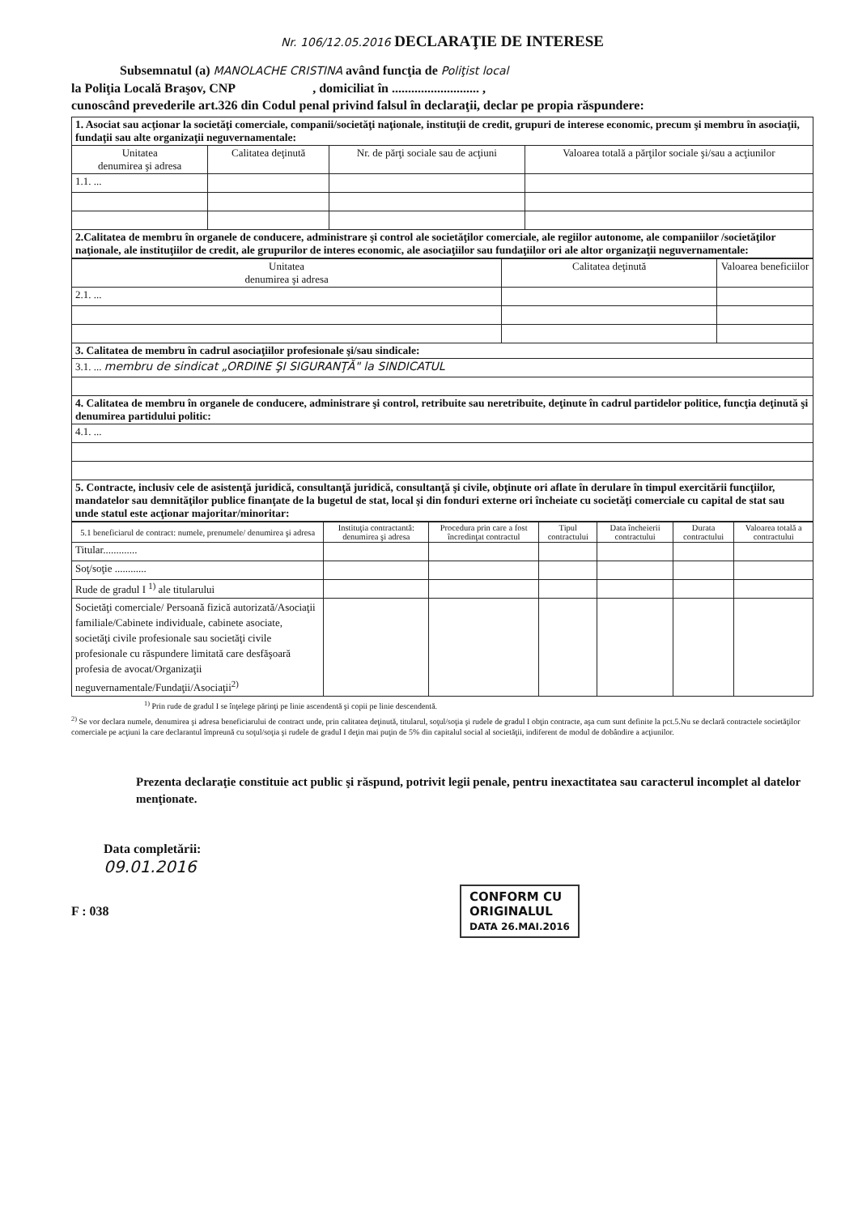Nr. 106/12.05.2016 DECLARAŢIE DE INTERESE
Subsemnatul (a) MANOLACHE CRISTINA având funcţia de Poliţist local
la Poliţia Locală Braşov, CNP , domiciliat în ........................... ,
cunoscând prevederile art.326 din Codul penal privind falsul în declaraţii, declar pe propia răspundere:
| 1. Asociat sau acţionar la societăţi comerciale, companii/societăţi naţionale, instituţii de credit, grupuri de interese economic, precum şi membru în asociaţii, fundaţii sau alte organizaţii neguvernamentale: | | | |
| Unitatea denumirea şi adresa | Calitatea deţinută | Nr. de părţi sociale sau de acţiuni | Valoarea totală a părţilor sociale şi/sau a acţiunilor |
| 1.1. ... | | | |
| 2.Calitatea de membru în organele de conducere, administrare şi control ale societăţilor comerciale, ale regiilor autonome, ale companiilor /societăţilor naţionale, ale instituţiilor de credit, ale grupurilor de interes economic, ale asociaţiilor sau fundaţiilor ori ale altor organizaţii neguvernamentale: | | | |
| Unitatea denumirea şi adresa | Calitatea deţinută | Valoarea beneficiilor |
| --- | --- | --- |
| 2.1. ... | | |
| 3. Calitatea de membru în cadrul asociaţiilor profesionale şi/sau sindicale: | | |
| 3.1. ... membru de sindicat „ORDINE ŞI SIGURANŢĂ" la SINDICATUL | | |
| 4. Calitatea de membru în organele de conducere, administrare şi control, retribuite sau neretribuite, deţinute în cadrul partidelor politice, funcţia deţinută şi denumirea partidului politic: | | |
| 4.1. ... | | |
| 5. Contracte, inclusiv cele de asistenţă juridică, consultanţă juridică, consultanţă şi civile, obţinute ori aflate în derulare în timpul exercitării funcţiilor, mandatelor sau demnităţilor publice finanţate de la bugetul de stat, local şi din fonduri externe ori încheiate cu societăţi comerciale cu capital de stat sau unde statul este acţionar majoritar/minoritar: | | |
| 5.1 beneficiarul de contract: numele, prenumele/ denumirea şi adresa | Instituţia contractantă: denumirea şi adresa | Procedura prin care a fost încredinţat contractul | Tipul contractului | Data încheierii contractului | Durata contractului | Valoarea totală a contractului |
| --- | --- | --- | --- | --- | --- | --- |
| Titular............. | | | | | | |
| Soţ/soţie ............ | | | | | | |
| Rude de gradul I <sup>1)</sup> ale titularului | | | | | | |
| Societăţi comerciale/ Persoană fizică autorizată/Asociaţii familiale/Cabinete individuale, cabinete asociate, societăţi civile profesionale sau societăţi civile profesionale cu răspundere limitată care desfăşoară profesia de avocat/Organizaţii neguvernamentale/Fundaţii/Asociaţii<sup>2)</sup> | | | | | | |
<sup>1)</sup> Prin rude de gradul I se înţelege părinţi pe linie ascendentă şi copii pe linie descendentă.
<sup>2)</sup> Se vor declara numele, denumirea şi adresa beneficiarului de contract unde, prin calitatea deţinută, titularul, soţul/soţia şi rudele de gradul I obţin contracte, aşa cum sunt definite la pct.5.Nu se declară contractele societăţilor comerciale pe acţiuni la care declarantul împreună cu soţul/soţia şi rudele de gradul I deţin mai puţin de 5% din capitalul social al societăţii, indiferent de modul de dobândire a acţiunilor.
Prezenta declaraţie constituie act public şi răspund, potrivit legii penale, pentru inexactitatea sau caracterul incomplet al datelor menţionate.
Data completării:
09.01.2016
F : 038
CONFORM CU
ORIGINALUL
DATA 26.MAI.2016